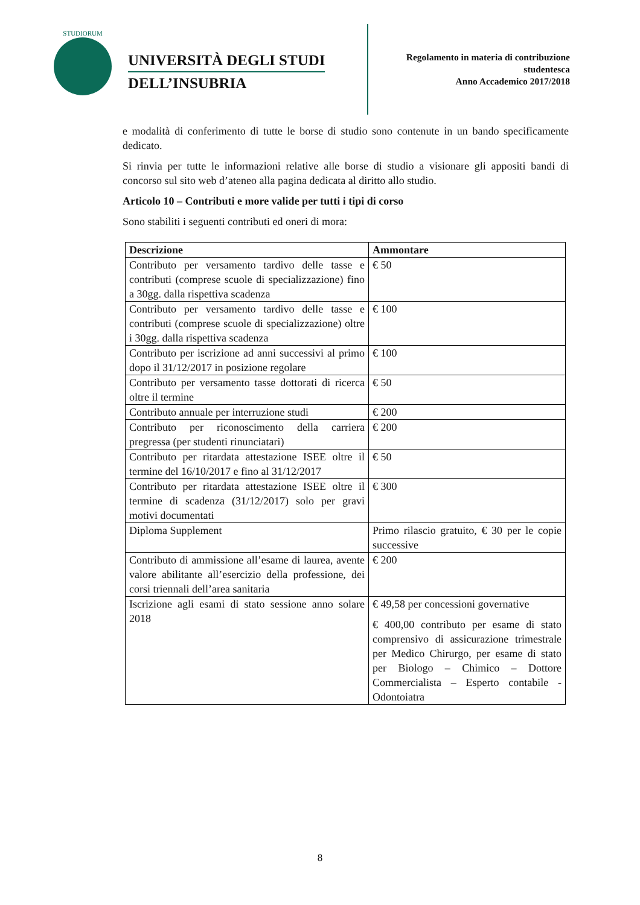STUDIORUM
UNIVERSITÀ DEGLI STUDI
DELL’INSUBRIA
Regolamento in materia di contribuzione
studentesca
Anno Accademico 2017/2018
e modalità di conferimento di tutte le borse di studio sono contenute in un bando specificamente dedicato.
Si rinvia per tutte le informazioni relative alle borse di studio a visionare gli appositi bandi di concorso sul sito web d’ateneo alla pagina dedicata al diritto allo studio.
Articolo 10 – Contributi e more valide per tutti i tipi di corso
Sono stabiliti i seguenti contributi ed oneri di mora:
| Descrizione | Ammontare |
| --- | --- |
| Contributo per versamento tardivo delle tasse e contributi (comprese scuole di specializzazione) fino a 30gg. dalla rispettiva scadenza | € 50 |
| Contributo per versamento tardivo delle tasse e contributi (comprese scuole di specializzazione) oltre i 30gg. dalla rispettiva scadenza | € 100 |
| Contributo per iscrizione ad anni successivi al primo dopo il 31/12/2017 in posizione regolare | € 100 |
| Contributo per versamento tasse dottorati di ricerca oltre il termine | € 50 |
| Contributo annuale per interruzione studi | € 200 |
| Contributo per riconoscimento della carriera pregressa (per studenti rinunciatari) | € 200 |
| Contributo per ritardata attestazione ISEE oltre il termine del 16/10/2017 e fino al 31/12/2017 | € 50 |
| Contributo per ritardata attestazione ISEE oltre il termine di scadenza (31/12/2017) solo per gravi motivi documentati | € 300 |
| Diploma Supplement | Primo rilascio gratuito, € 30 per le copie successive |
| Contributo di ammissione all’esame di laurea, avente valore abilitante all’esercizio della professione, dei corsi triennali dell’area sanitaria | € 200 |
| Iscrizione agli esami di stato sessione anno solare 2018 | € 49,58 per concessioni governative € 400,00 contributo per esame di stato comprensivo di assicurazione trimestrale per Medico Chirurgo, per esame di stato per Biologo – Chimico – Dottore Commercialista – Esperto contabile - Odontoiatra |
8